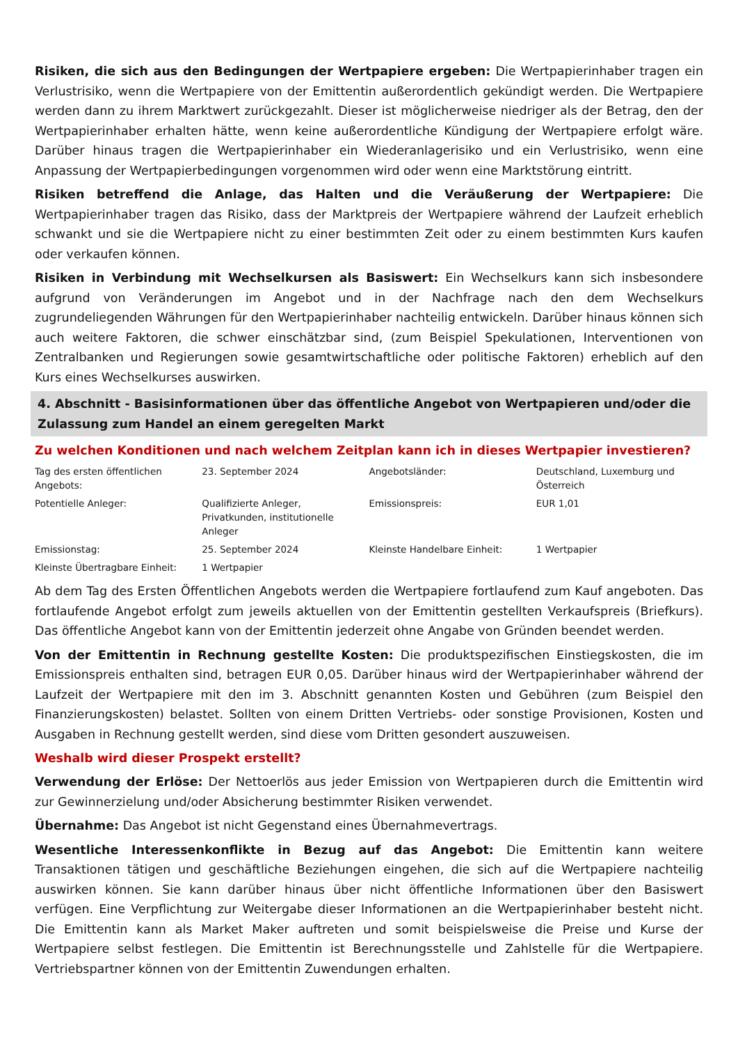Risiken, die sich aus den Bedingungen der Wertpapiere ergeben: Die Wertpapierinhaber tragen ein Verlustrisiko, wenn die Wertpapiere von der Emittentin außerordentlich gekündigt werden. Die Wertpapiere werden dann zu ihrem Marktwert zurückgezahlt. Dieser ist möglicherweise niedriger als der Betrag, den der Wertpapierinhaber erhalten hätte, wenn keine außerordentliche Kündigung der Wertpapiere erfolgt wäre. Darüber hinaus tragen die Wertpapierinhaber ein Wiederanlagerisiko und ein Verlustrisiko, wenn eine Anpassung der Wertpapierbedingungen vorgenommen wird oder wenn eine Marktstörung eintritt.
Risiken betreffend die Anlage, das Halten und die Veräußerung der Wertpapiere: Die Wertpapierinhaber tragen das Risiko, dass der Marktpreis der Wertpapiere während der Laufzeit erheblich schwankt und sie die Wertpapiere nicht zu einer bestimmten Zeit oder zu einem bestimmten Kurs kaufen oder verkaufen können.
Risiken in Verbindung mit Wechselkursen als Basiswert: Ein Wechselkurs kann sich insbesondere aufgrund von Veränderungen im Angebot und in der Nachfrage nach den dem Wechselkurs zugrundeliegenden Währungen für den Wertpapierinhaber nachteilig entwickeln. Darüber hinaus können sich auch weitere Faktoren, die schwer einschätzbar sind, (zum Beispiel Spekulationen, Interventionen von Zentralbanken und Regierungen sowie gesamtwirtschaftliche oder politische Faktoren) erheblich auf den Kurs eines Wechselkurses auswirken.
4. Abschnitt - Basisinformationen über das öffentliche Angebot von Wertpapieren und/oder die Zulassung zum Handel an einem geregelten Markt
Zu welchen Konditionen und nach welchem Zeitplan kann ich in dieses Wertpapier investieren?
| Tag des ersten öffentlichen Angebots: | 23. September 2024 | Angebotsländer: | Deutschland, Luxemburg und Österreich |
| Potentielle Anleger: | Qualifizierte Anleger, Privatkunden, institutionelle Anleger | Emissionspreis: | EUR 1,01 |
| Emissionstag: | 25. September 2024 | Kleinste Handelbare Einheit: | 1 Wertpapier |
| Kleinste Übertragbare Einheit: | 1 Wertpapier | | |
Ab dem Tag des Ersten Öffentlichen Angebots werden die Wertpapiere fortlaufend zum Kauf angeboten. Das fortlaufende Angebot erfolgt zum jeweils aktuellen von der Emittentin gestellten Verkaufspreis (Briefkurs). Das öffentliche Angebot kann von der Emittentin jederzeit ohne Angabe von Gründen beendet werden.
Von der Emittentin in Rechnung gestellte Kosten: Die produktspezifischen Einstiegskosten, die im Emissionspreis enthalten sind, betragen EUR 0,05. Darüber hinaus wird der Wertpapierinhaber während der Laufzeit der Wertpapiere mit den im 3. Abschnitt genannten Kosten und Gebühren (zum Beispiel den Finanzierungskosten) belastet. Sollten von einem Dritten Vertriebs- oder sonstige Provisionen, Kosten und Ausgaben in Rechnung gestellt werden, sind diese vom Dritten gesondert auszuweisen.
Weshalb wird dieser Prospekt erstellt?
Verwendung der Erlöse: Der Nettoerlös aus jeder Emission von Wertpapieren durch die Emittentin wird zur Gewinnerzielung und/oder Absicherung bestimmter Risiken verwendet.
Übernahme: Das Angebot ist nicht Gegenstand eines Übernahmevertrags.
Wesentliche Interessenkonflikte in Bezug auf das Angebot: Die Emittentin kann weitere Transaktionen tätigen und geschäftliche Beziehungen eingehen, die sich auf die Wertpapiere nachteilig auswirken können. Sie kann darüber hinaus über nicht öffentliche Informationen über den Basiswert verfügen. Eine Verpflichtung zur Weitergabe dieser Informationen an die Wertpapierinhaber besteht nicht. Die Emittentin kann als Market Maker auftreten und somit beispielsweise die Preise und Kurse der Wertpapiere selbst festlegen. Die Emittentin ist Berechnungsstelle und Zahlstelle für die Wertpapiere. Vertriebspartner können von der Emittentin Zuwendungen erhalten.